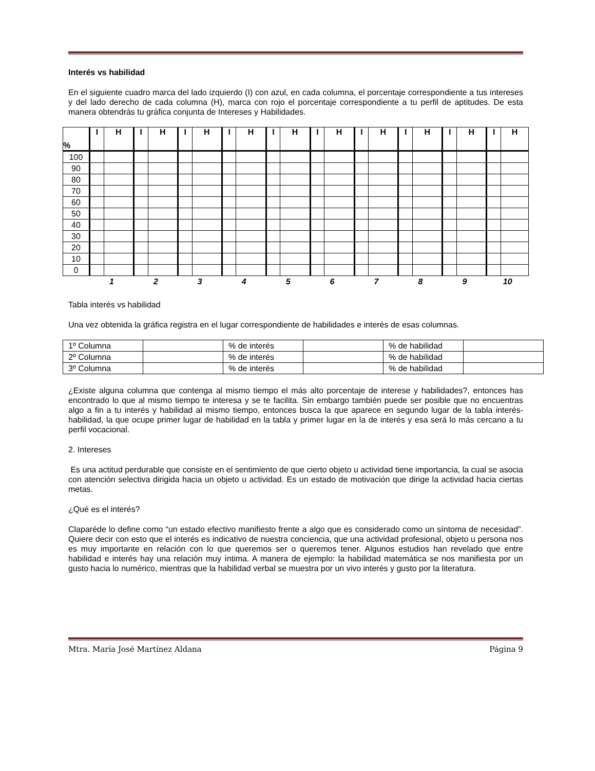Interés vs habilidad
En el siguiente cuadro marca del lado izquierdo (I) con azul, en cada columna, el porcentaje correspondiente a tus intereses y del lado derecho de cada columna (H), marca con rojo el porcentaje correspondiente a tu perfil de aptitudes. De esta manera obtendrás tu gráfica conjunta de Intereses y Habilidades.
| % | I | H | I | H | I | H | I | H | I | H | I | H | I | H | I | H | I | H | I | H |
| 100 | | | | | | | | | | | | | | | | | | | | |
| 90 | | | | | | | | | | | | | | | | | | | | |
| 80 | | | | | | | | | | | | | | | | | | | | |
| 70 | | | | | | | | | | | | | | | | | | | | |
| 60 | | | | | | | | | | | | | | | | | | | | |
| 50 | | | | | | | | | | | | | | | | | | | | |
| 40 | | | | | | | | | | | | | | | | | | | | |
| 30 | | | | | | | | | | | | | | | | | | | | |
| 20 | | | | | | | | | | | | | | | | | | | | |
| 10 | | | | | | | | | | | | | | | | | | | | |
| 0 | | | | | | | | | | | | | | | | | | | | |
| | 1 | | 2 | | 3 | | 4 | | 5 | | 6 | | 7 | | 8 | | 9 | | 10 | |
Tabla interés vs habilidad
Una vez obtenida la gráfica registra en el lugar correspondiente de habilidades e interés de esas columnas.
| 1º Columna | | % de interés | | % de habilidad | |
| 2º Columna | | % de interés | | % de habilidad | |
| 3º Columna | | % de interés | | % de habilidad | |
¿Existe alguna columna que contenga al mismo tiempo el más alto porcentaje de interese y habilidades?, entonces has encontrado lo que al mismo tiempo te interesa y se te facilita. Sin embargo también puede ser posible que no encuentras algo a fin a tu interés y habilidad al mismo tiempo, entonces busca la que aparece en segundo lugar de la tabla interés-habilidad, la que ocupe primer lugar de habilidad en la tabla y primer lugar en la de interés y esa será lo más cercano a tu perfil vocacional.
2. Intereses
Es una actitud perdurable que consiste en el sentimiento de que cierto objeto u actividad tiene importancia, la cual se asocia con atención selectiva dirigida hacia un objeto u actividad. Es un estado de motivación que dirige la actividad hacia ciertas metas.
¿Qué es el interés?
Claparéde lo define como “un estado efectivo manifiesto frente a algo que es considerado como un síntoma de necesidad”. Quiere decir con esto que el interés es indicativo de nuestra conciencia, que una actividad profesional, objeto u persona nos es muy importante en relación con lo que queremos ser o queremos tener. Algunos estudios han revelado que entre habilidad e interés hay una relación muy íntima. A manera de ejemplo: la habilidad matemática se nos manifiesta por un gusto hacia lo numérico, mientras que la habilidad verbal se muestra por un vivo interés y gusto por la literatura.
Mtra. María José Martínez Aldana Página 9